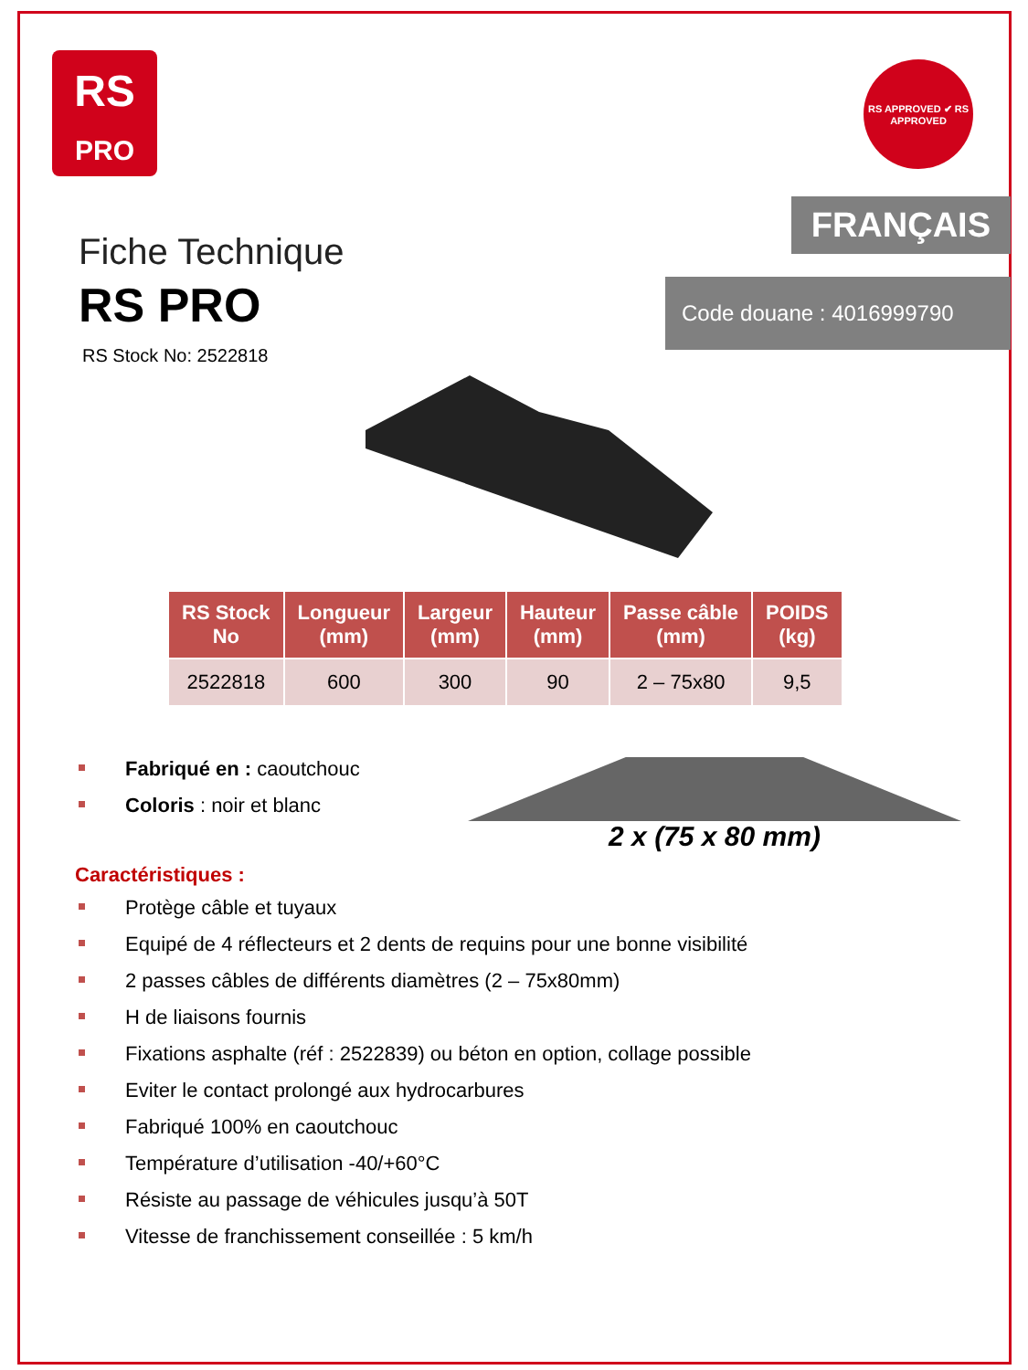RS
PRO
RS APPROVED ✔ RS APPROVED
FRANÇAIS
Code douane : 4016999790
Fiche Technique
RS PRO
RS Stock No: 2522818
| RS Stock No | Longueur (mm) | Largeur (mm) | Hauteur (mm) | Passe câble (mm) | POIDS (kg) |
| --- | --- | --- | --- | --- | --- |
| 2522818 | 600 | 300 | 90 | 2 – 75x80 | 9,5 |
Fabriqué en : caoutchouc
Coloris : noir et blanc
2 x (75 x 80 mm)
Caractéristiques :
Protège câble et tuyaux
Equipé de 4 réflecteurs et 2 dents de requins pour une bonne visibilité
2 passes câbles de différents diamètres (2 – 75x80mm)
H de liaisons fournis
Fixations asphalte (réf : 2522839) ou béton en option, collage possible
Eviter le contact prolongé aux hydrocarbures
Fabriqué 100% en caoutchouc
Température d’utilisation -40/+60°C
Résiste au passage de véhicules jusqu’à 50T
Vitesse de franchissement conseillée : 5 km/h